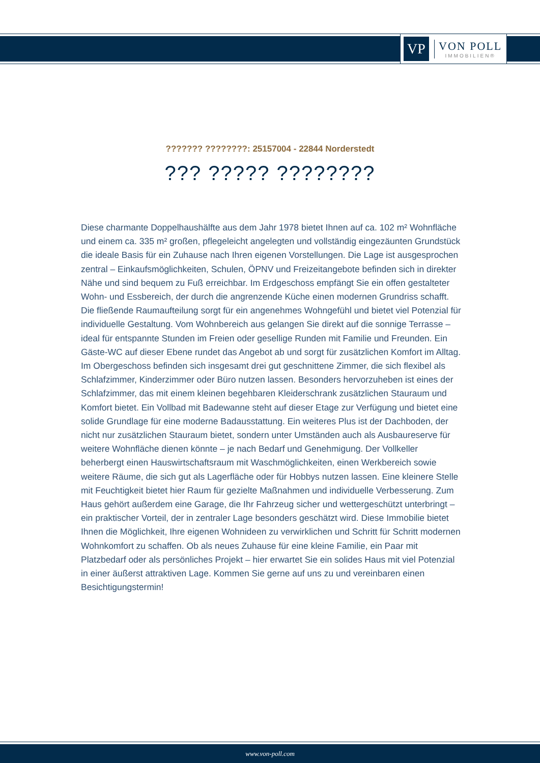VP
VON POLL
IMMOBILIEN®
??????? ????????: 25157004 - 22844 Norderstedt
??? ????? ????????
Diese charmante Doppelhaushälfte aus dem Jahr 1978 bietet Ihnen auf ca. 102 m² Wohnfläche und einem ca. 335 m² großen, pflegeleicht angelegten und vollständig eingezäunten Grundstück die ideale Basis für ein Zuhause nach Ihren eigenen Vorstellungen. Die Lage ist ausgesprochen zentral – Einkaufsmöglichkeiten, Schulen, ÖPNV und Freizeitangebote befinden sich in direkter Nähe und sind bequem zu Fuß erreichbar. Im Erdgeschoss empfängt Sie ein offen gestalteter Wohn- und Essbereich, der durch die angrenzende Küche einen modernen Grundriss schafft. Die fließende Raumaufteilung sorgt für ein angenehmes Wohngefühl und bietet viel Potenzial für individuelle Gestaltung. Vom Wohnbereich aus gelangen Sie direkt auf die sonnige Terrasse – ideal für entspannte Stunden im Freien oder gesellige Runden mit Familie und Freunden. Ein Gäste-WC auf dieser Ebene rundet das Angebot ab und sorgt für zusätzlichen Komfort im Alltag. Im Obergeschoss befinden sich insgesamt drei gut geschnittene Zimmer, die sich flexibel als Schlafzimmer, Kinderzimmer oder Büro nutzen lassen. Besonders hervorzuheben ist eines der Schlafzimmer, das mit einem kleinen begehbaren Kleiderschrank zusätzlichen Stauraum und Komfort bietet. Ein Vollbad mit Badewanne steht auf dieser Etage zur Verfügung und bietet eine solide Grundlage für eine moderne Badausstattung. Ein weiteres Plus ist der Dachboden, der nicht nur zusätzlichen Stauraum bietet, sondern unter Umständen auch als Ausbaureserve für weitere Wohnfläche dienen könnte – je nach Bedarf und Genehmigung. Der Vollkeller beherbergt einen Hauswirtschaftsraum mit Waschmöglichkeiten, einen Werkbereich sowie weitere Räume, die sich gut als Lagerfläche oder für Hobbys nutzen lassen. Eine kleinere Stelle mit Feuchtigkeit bietet hier Raum für gezielte Maßnahmen und individuelle Verbesserung. Zum Haus gehört außerdem eine Garage, die Ihr Fahrzeug sicher und wettergeschützt unterbringt – ein praktischer Vorteil, der in zentraler Lage besonders geschätzt wird. Diese Immobilie bietet Ihnen die Möglichkeit, Ihre eigenen Wohnideen zu verwirklichen und Schritt für Schritt modernen Wohnkomfort zu schaffen. Ob als neues Zuhause für eine kleine Familie, ein Paar mit Platzbedarf oder als persönliches Projekt – hier erwartet Sie ein solides Haus mit viel Potenzial in einer äußerst attraktiven Lage. Kommen Sie gerne auf uns zu und vereinbaren einen Besichtigungstermin!
www.von-poll.com